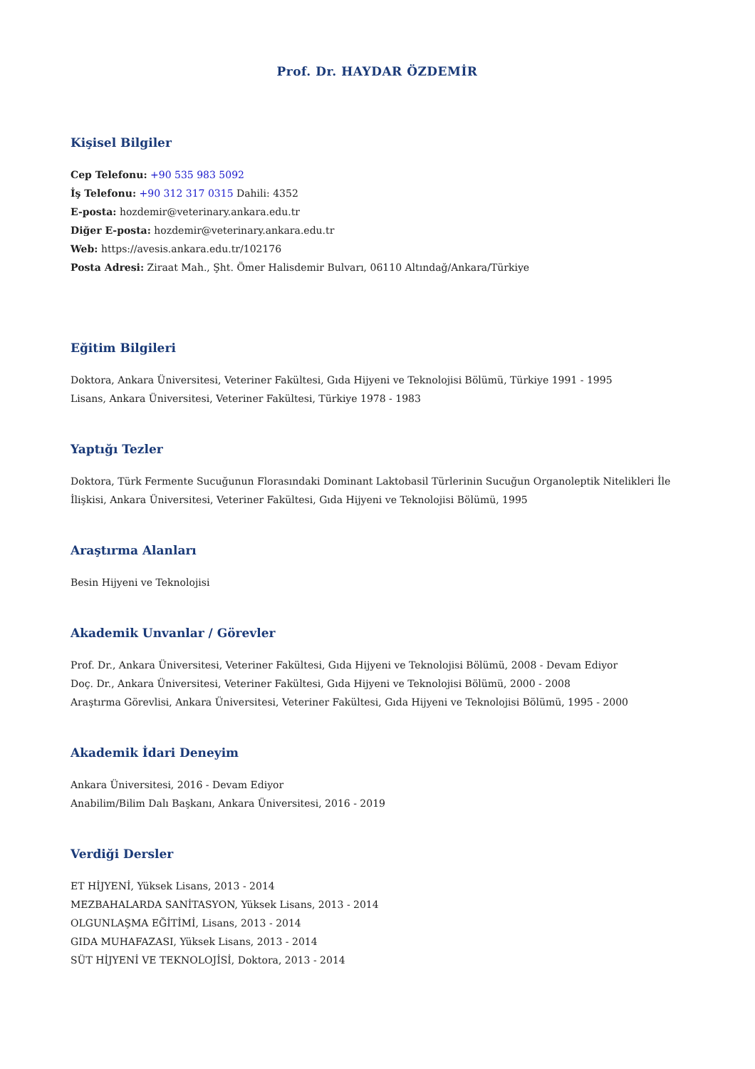Prof. Dr. HAYDAR ÖZDEMİR
Kişisel Bilgiler
Cep Telefonu: +90 535 983 5092
İş Telefonu: +90 312 317 0315 Dahili: 4352
E-posta: hozdemir@veterinary.ankara.edu.tr
Diğer E-posta: hozdemir@veterinary.ankara.edu.tr
Web: https://avesis.ankara.edu.tr/102176
Posta Adresi: Ziraat Mah., Şht. Ömer Halisdemir Bulvarı, 06110 Altındağ/Ankara/Türkiye
Eğitim Bilgileri
Doktora, Ankara Üniversitesi, Veteriner Fakültesi, Gıda Hijyeni ve Teknolojisi Bölümü, Türkiye 1991 - 1995
Lisans, Ankara Üniversitesi, Veteriner Fakültesi, Türkiye 1978 - 1983
Yaptığı Tezler
Doktora, Türk Fermente Sucuğunun Florasındaki Dominant Laktobasil Türlerinin Sucuğun Organoleptik Nitelikleri İle İlişkisi, Ankara Üniversitesi, Veteriner Fakültesi, Gıda Hijyeni ve Teknolojisi Bölümü, 1995
Araştırma Alanları
Besin Hijyeni ve Teknolojisi
Akademik Unvanlar / Görevler
Prof. Dr., Ankara Üniversitesi, Veteriner Fakültesi, Gıda Hijyeni ve Teknolojisi Bölümü, 2008 - Devam Ediyor
Doç. Dr., Ankara Üniversitesi, Veteriner Fakültesi, Gıda Hijyeni ve Teknolojisi Bölümü, 2000 - 2008
Araştırma Görevlisi, Ankara Üniversitesi, Veteriner Fakültesi, Gıda Hijyeni ve Teknolojisi Bölümü, 1995 - 2000
Akademik İdari Deneyim
Ankara Üniversitesi, 2016 - Devam Ediyor
Anabilim/Bilim Dalı Başkanı, Ankara Üniversitesi, 2016 - 2019
Verdiği Dersler
ET HİJYENİ, Yüksek Lisans, 2013 - 2014
MEZBAHALARDA SANİTASYON, Yüksek Lisans, 2013 - 2014
OLGUNLAŞMA EĞİTİMİ, Lisans, 2013 - 2014
GIDA MUHAFAZASI, Yüksek Lisans, 2013 - 2014
SÜT HİJYENİ VE TEKNOLOJİSİ, Doktora, 2013 - 2014